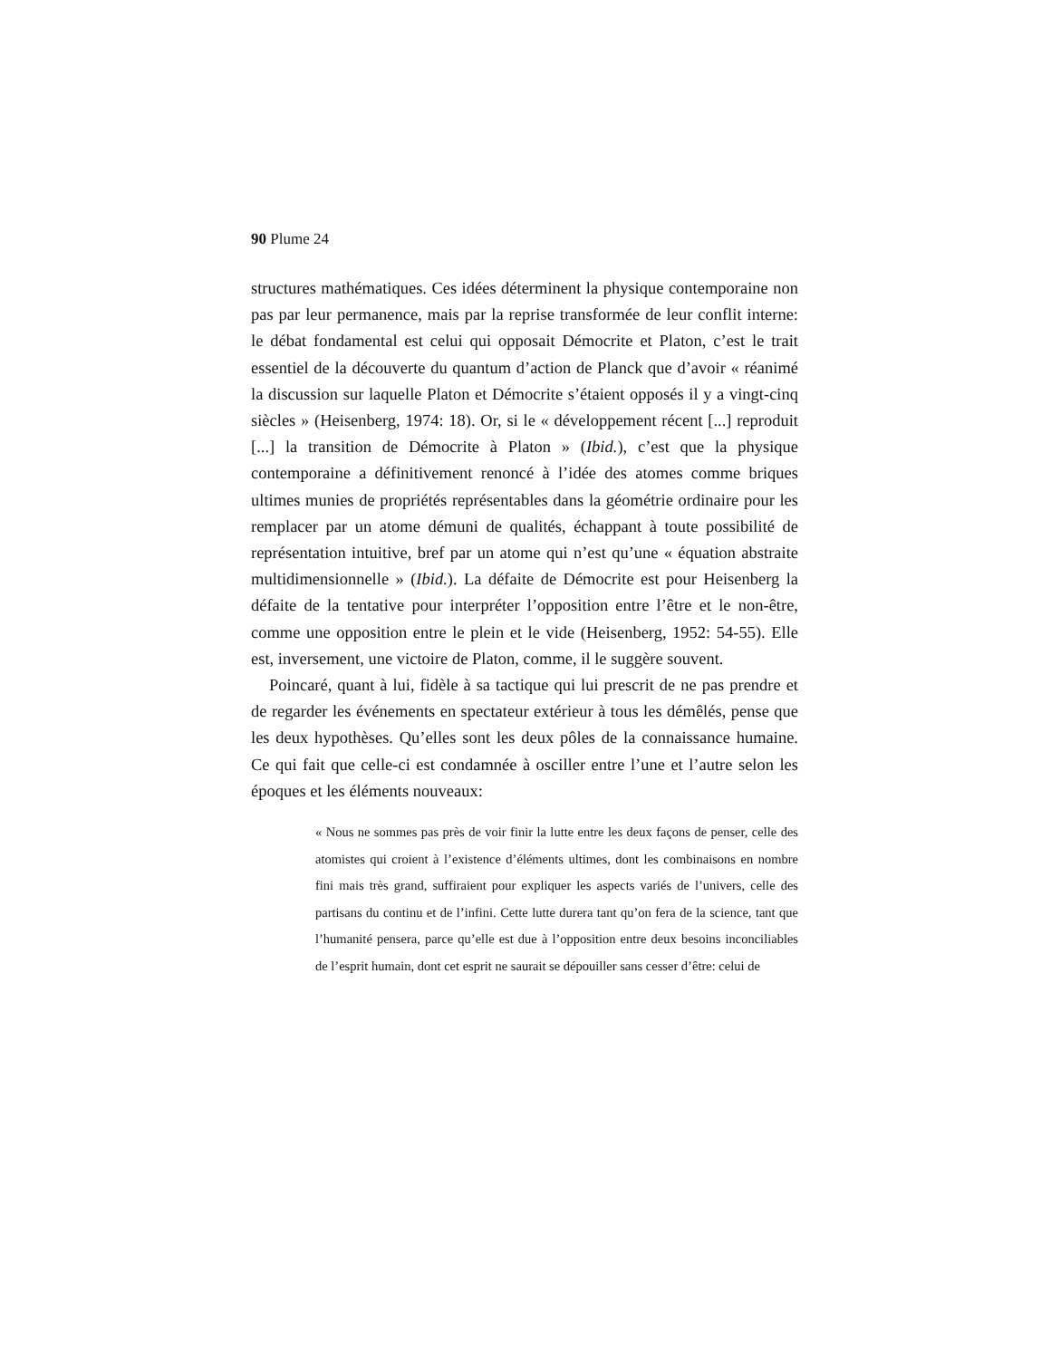90 Plume 24
structures mathématiques. Ces idées déterminent la physique contemporaine non pas par leur permanence, mais par la reprise transformée de leur conflit interne: le débat fondamental est celui qui opposait Démocrite et Platon, c’est le trait essentiel de la découverte du quantum d’action de Planck que d’avoir « réanimé la discussion sur laquelle Platon et Démocrite s’étaient opposés il y a vingt-cinq siècles » (Heisenberg, 1974: 18). Or, si le « développement récent [...] reproduit [...] la transition de Démocrite à Platon » (Ibid.), c’est que la physique contemporaine a définitivement renoncé à l’idée des atomes comme briques ultimes munies de propriétés représentables dans la géométrie ordinaire pour les remplacer par un atome démuni de qualités, échappant à toute possibilité de représentation intuitive, bref par un atome qui n’est qu’une « équation abstraite multidimensionnelle » (Ibid.). La défaite de Démocrite est pour Heisenberg la défaite de la tentative pour interpréter l’opposition entre l’être et le non-être, comme une opposition entre le plein et le vide (Heisenberg, 1952: 54-55). Elle est, inversement, une victoire de Platon, comme, il le suggère souvent.
Poincaré, quant à lui, fidèle à sa tactique qui lui prescrit de ne pas prendre et de regarder les événements en spectateur extérieur à tous les démêlés, pense que les deux hypothèses. Qu’elles sont les deux pôles de la connaissance humaine. Ce qui fait que celle-ci est condamnée à osciller entre l’une et l’autre selon les époques et les éléments nouveaux:
« Nous ne sommes pas près de voir finir la lutte entre les deux façons de penser, celle des atomistes qui croient à l’existence d’éléments ultimes, dont les combinaisons en nombre fini mais très grand, suffiraient pour expliquer les aspects variés de l’univers, celle des partisans du continu et de l’infini. Cette lutte durera tant qu’on fera de la science, tant que l’humanité pensera, parce qu’elle est due à l’opposition entre deux besoins inconciliables de l’esprit humain, dont cet esprit ne saurait se dépouiller sans cesser d’être: celui de